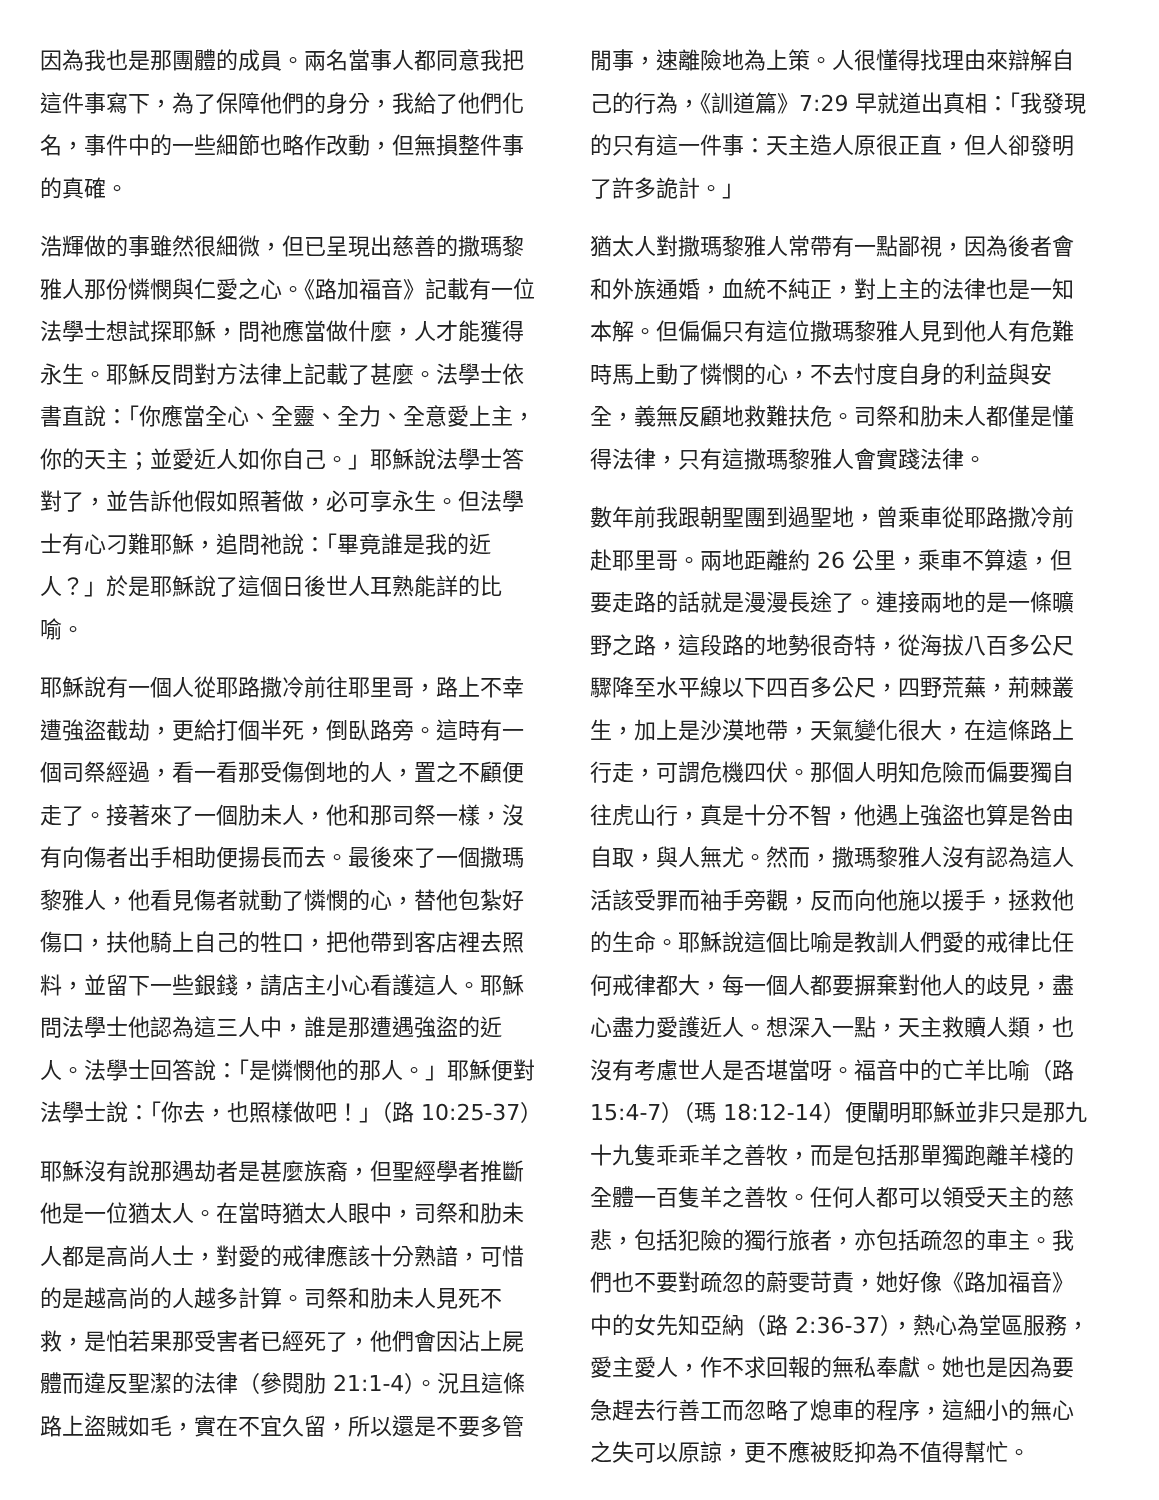因為我也是那團體的成員。兩名當事人都同意我把這件事寫下，為了保障他們的身分，我給了他們化名，事件中的一些細節也略作改動，但無損整件事的真確。
浩輝做的事雖然很細微，但已呈現出慈善的撒瑪黎雅人那份憐憫與仁愛之心。《路加福音》記載有一位法學士想試探耶穌，問祂應當做什麼，人才能獲得永生。耶穌反問對方法律上記載了甚麼。法學士依書直說：「你應當全心、全靈、全力、全意愛上主，你的天主；並愛近人如你自己。」耶穌說法學士答對了，並告訴他假如照著做，必可享永生。但法學士有心刁難耶穌，追問祂說：「畢竟誰是我的近人？」於是耶穌說了這個日後世人耳熟能詳的比喻。
耶穌說有一個人從耶路撒冷前往耶里哥，路上不幸遭強盜截劫，更給打個半死，倒臥路旁。這時有一個司祭經過，看一看那受傷倒地的人，置之不顧便走了。接著來了一個肋未人，他和那司祭一樣，沒有向傷者出手相助便揚長而去。最後來了一個撒瑪黎雅人，他看見傷者就動了憐憫的心，替他包紮好傷口，扶他騎上自己的牲口，把他帶到客店裡去照料，並留下一些銀錢，請店主小心看護這人。耶穌問法學士他認為這三人中，誰是那遭遇強盜的近人。法學士回答說：「是憐憫他的那人。」耶穌便對法學士說：「你去，也照樣做吧！」（路 10:25-37）
耶穌沒有說那遇劫者是甚麼族裔，但聖經學者推斷他是一位猶太人。在當時猶太人眼中，司祭和肋未人都是高尚人士，對愛的戒律應該十分熟諳，可惜的是越高尚的人越多計算。司祭和肋未人見死不救，是怕若果那受害者已經死了，他們會因沾上屍體而違反聖潔的法律（參閱肋 21:1-4）。況且這條路上盜賊如毛，實在不宜久留，所以還是不要多管
閒事，速離險地為上策。人很懂得找理由來辯解自己的行為，《訓道篇》7:29 早就道出真相：「我發現的只有這一件事：天主造人原很正直，但人卻發明了許多詭計。」
猶太人對撒瑪黎雅人常帶有一點鄙視，因為後者會和外族通婚，血統不純正，對上主的法律也是一知本解。但偏偏只有這位撒瑪黎雅人見到他人有危難時馬上動了憐憫的心，不去忖度自身的利益與安全，義無反顧地救難扶危。司祭和肋未人都僅是懂得法律，只有這撒瑪黎雅人會實踐法律。
數年前我跟朝聖團到過聖地，曾乘車從耶路撒冷前赴耶里哥。兩地距離約 26 公里，乘車不算遠，但要走路的話就是漫漫長途了。連接兩地的是一條曠野之路，這段路的地勢很奇特，從海拔八百多公尺驟降至水平線以下四百多公尺，四野荒蕪，荊棘叢生，加上是沙漠地帶，天氣變化很大，在這條路上行走，可謂危機四伏。那個人明知危險而偏要獨自往虎山行，真是十分不智，他遇上強盜也算是咎由自取，與人無尤。然而，撒瑪黎雅人沒有認為這人活該受罪而袖手旁觀，反而向他施以援手，拯救他的生命。耶穌說這個比喻是教訓人們愛的戒律比任何戒律都大，每一個人都要摒棄對他人的歧見，盡心盡力愛護近人。想深入一點，天主救贖人類，也沒有考慮世人是否堪當呀。福音中的亡羊比喻（路 15:4-7）（瑪 18:12-14）便闡明耶穌並非只是那九十九隻乖乖羊之善牧，而是包括那單獨跑離羊棧的全體一百隻羊之善牧。任何人都可以領受天主的慈悲，包括犯險的獨行旅者，亦包括疏忽的車主。我們也不要對疏忽的蔚雯苛責，她好像《路加福音》中的女先知亞納（路 2:36-37），熱心為堂區服務，愛主愛人，作不求回報的無私奉獻。她也是因為要急趕去行善工而忽略了熄車的程序，這細小的無心之失可以原諒，更不應被貶抑為不值得幫忙。